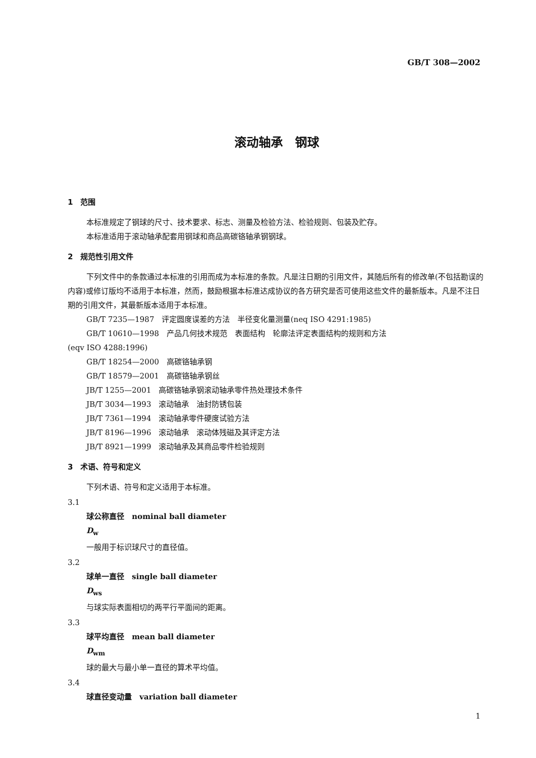GB/T 308—2002
滚动轴承　钢球
1　范围
本标准规定了钢球的尺寸、技术要求、标志、测量及检验方法、检验规则、包装及贮存。
本标准适用于滚动轴承配套用钢球和商品高碳铬轴承钢钢球。
2　规范性引用文件
下列文件中的条款通过本标准的引用而成为本标准的条款。凡是注日期的引用文件，其随后所有的修改单(不包括勘误的内容)或修订版均不适用于本标准，然而，鼓励根据本标准达成协议的各方研究是否可使用这些文件的最新版本。凡是不注日期的引用文件，其最新版本适用于本标准。
GB/T 7235—1987　评定圆度误差的方法　半径变化量测量(neq ISO 4291:1985)
GB/T 10610—1998　产品几何技术规范　表面结构　轮廓法评定表面结构的规则和方法
(eqv ISO 4288:1996)
GB/T 18254—2000　高碳铬轴承钢
GB/T 18579—2001　高碳铬轴承钢丝
JB/T 1255—2001　高碳铬轴承钢滚动轴承零件热处理技术条件
JB/T 3034—1993　滚动轴承　油封防锈包装
JB/T 7361—1994　滚动轴承零件硬度试验方法
JB/T 8196—1996　滚动轴承　滚动体残磁及其评定方法
JB/T 8921—1999　滚动轴承及其商品零件检验规则
3　术语、符号和定义
下列术语、符号和定义适用于本标准。
3.1
球公称直径　nominal ball diameter
D<sub>w</sub>
一般用于标识球尺寸的直径值。
3.2
球单一直径　single ball diameter
D<sub>ws</sub>
与球实际表面相切的两平行平面间的距离。
3.3
球平均直径　mean ball diameter
D<sub>wm</sub>
球的最大与最小单一直径的算术平均值。
3.4
球直径变动量　variation ball diameter
1